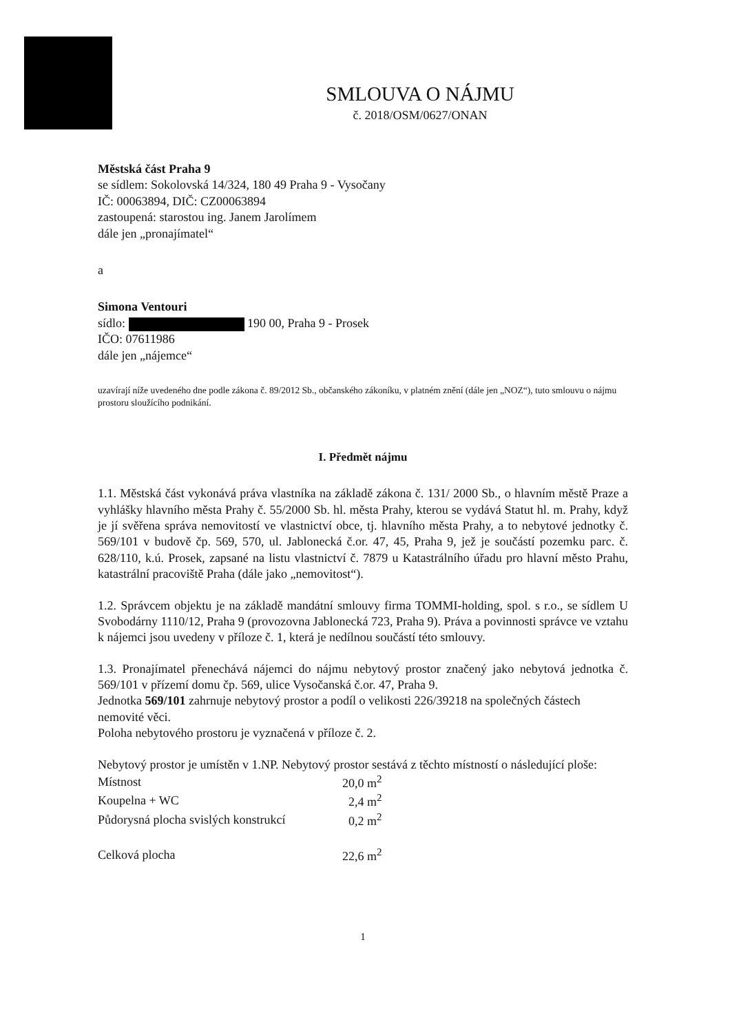SMLOUVA O NÁJMU
č. 2018/OSM/0627/ONAN
Městská část Praha 9
se sídlem: Sokolovská 14/324, 180 49 Praha 9 - Vysočany
IČ: 00063894, DIČ: CZ00063894
zastoupená: starostou ing. Janem Jarolímem
dále jen „pronajímatel“
a
Simona Ventouri
sídlo: 190 00, Praha 9 - Prosek
IČO: 07611986
dále jen „nájemce“
uzavírají níže uvedeného dne podle zákona č. 89/2012 Sb., občanského zákoníku, v platném znění (dále jen „NOZ“), tuto smlouvu o nájmu prostoru sloužícího podnikání.
I. Předmět nájmu
1.1. Městská část vykonává práva vlastníka na základě zákona č. 131/ 2000 Sb., o hlavním městě Praze a vyhlášky hlavního města Prahy č. 55/2000 Sb. hl. města Prahy, kterou se vydává Statut hl. m. Prahy, když je jí svěřena správa nemovitostí ve vlastnictví obce, tj. hlavního města Prahy, a to nebytové jednotky č. 569/101 v budově čp. 569, 570, ul. Jablonecká č.or. 47, 45, Praha 9, jež je součástí pozemku parc. č. 628/110, k.ú. Prosek, zapsané na listu vlastnictví č. 7879 u Katastrálního úřadu pro hlavní město Prahu, katastrální pracoviště Praha (dále jako „nemovitost“).
1.2. Správcem objektu je na základě mandátní smlouvy firma TOMMI-holding, spol. s r.o., se sídlem U Svobodárny 1110/12, Praha 9 (provozovna Jablonecká 723, Praha 9). Práva a povinnosti správce ve vztahu k nájemci jsou uvedeny v příloze č. 1, která je nedílnou součástí této smlouvy.
1.3. Pronajímatel přenechává nájemci do nájmu nebytový prostor značený jako nebytová jednotka č. 569/101 v přízemí domu čp. 569, ulice Vysočanská č.or. 47, Praha 9.
Jednotka 569/101 zahrnuje nebytový prostor a podíl o velikosti 226/39218 na společných částech nemovité věci.
Poloha nebytového prostoru je vyznačená v příloze č. 2.
Nebytový prostor je umístěn v 1.NP. Nebytový prostor sestává z těchto místností o následující ploše:
| Místnost | 20,0 m<sup>2</sup> |
| Koupelna + WC | 2,4 m<sup>2</sup> |
| Půdorysná plocha svislých konstrukcí | 0,2 m<sup>2</sup> |
| Celková plocha | 22,6 m<sup>2</sup> |
1